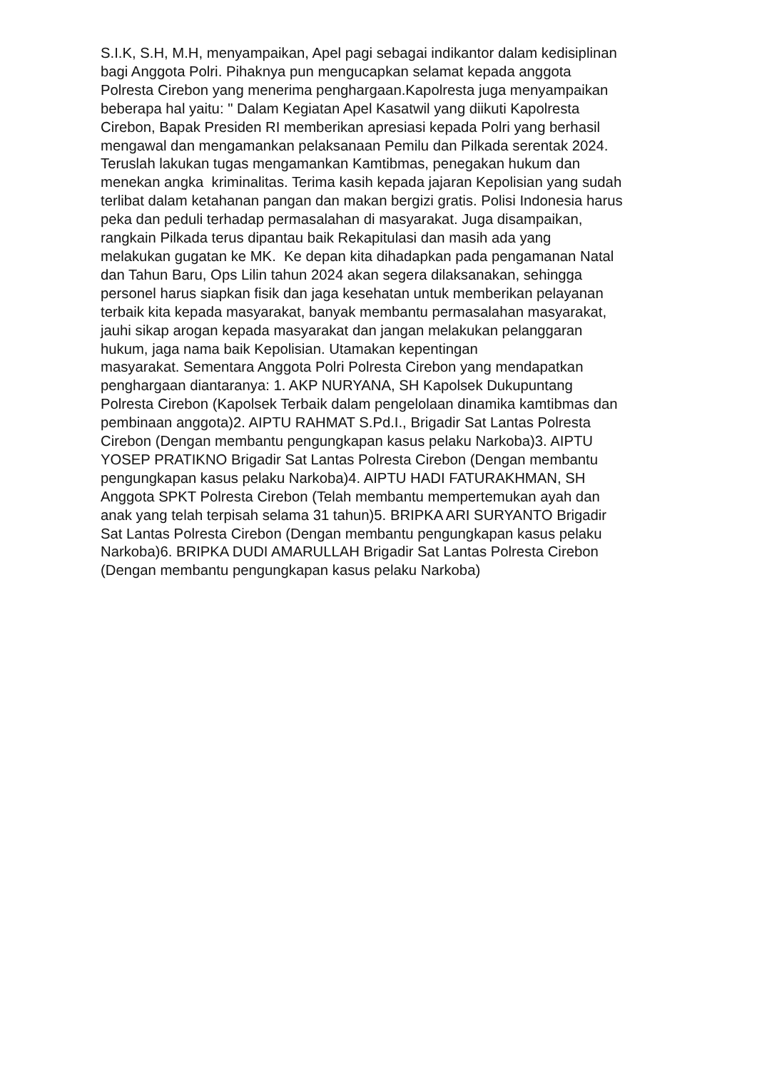S.I.K, S.H, M.H, menyampaikan, Apel pagi sebagai indikantor dalam kedisiplinan
bagi Anggota Polri. Pihaknya pun mengucapkan selamat kepada anggota
Polresta Cirebon yang menerima penghargaan.Kapolresta juga menyampaikan
beberapa hal yaitu: " Dalam Kegiatan Apel Kasatwil yang diikuti Kapolresta
Cirebon, Bapak Presiden RI memberikan apresiasi kepada Polri yang berhasil
mengawal dan mengamankan pelaksanaan Pemilu dan Pilkada serentak 2024.
Teruslah lakukan tugas mengamankan Kamtibmas, penegakan hukum dan
menekan angka kriminalitas. Terima kasih kepada jajaran Kepolisian yang sudah
terlibat dalam ketahanan pangan dan makan bergizi gratis. Polisi Indonesia harus
peka dan peduli terhadap permasalahan di masyarakat. Juga disampaikan,
rangkain Pilkada terus dipantau baik Rekapitulasi dan masih ada yang
melakukan gugatan ke MK. Ke depan kita dihadapkan pada pengamanan Natal
dan Tahun Baru, Ops Lilin tahun 2024 akan segera dilaksanakan, sehingga
personel harus siapkan fisik dan jaga kesehatan untuk memberikan pelayanan
terbaik kita kepada masyarakat, banyak membantu permasalahan masyarakat,
jauhi sikap arogan kepada masyarakat dan jangan melakukan pelanggaran
hukum, jaga nama baik Kepolisian. Utamakan kepentingan
masyarakat. Sementara Anggota Polri Polresta Cirebon yang mendapatkan
penghargaan diantaranya: 1. AKP NURYANA, SH Kapolsek Dukupuntang
Polresta Cirebon (Kapolsek Terbaik dalam pengelolaan dinamika kamtibmas dan
pembinaan anggota)2. AIPTU RAHMAT S.Pd.I., Brigadir Sat Lantas Polresta
Cirebon (Dengan membantu pengungkapan kasus pelaku Narkoba)3. AIPTU
YOSEP PRATIKNO Brigadir Sat Lantas Polresta Cirebon (Dengan membantu
pengungkapan kasus pelaku Narkoba)4. AIPTU HADI FATURAKHMAN, SH
Anggota SPKT Polresta Cirebon (Telah membantu mempertemukan ayah dan
anak yang telah terpisah selama 31 tahun)5. BRIPKA ARI SURYANTO Brigadir
Sat Lantas Polresta Cirebon (Dengan membantu pengungkapan kasus pelaku
Narkoba)6. BRIPKA DUDI AMARULLAH Brigadir Sat Lantas Polresta Cirebon
(Dengan membantu pengungkapan kasus pelaku Narkoba)